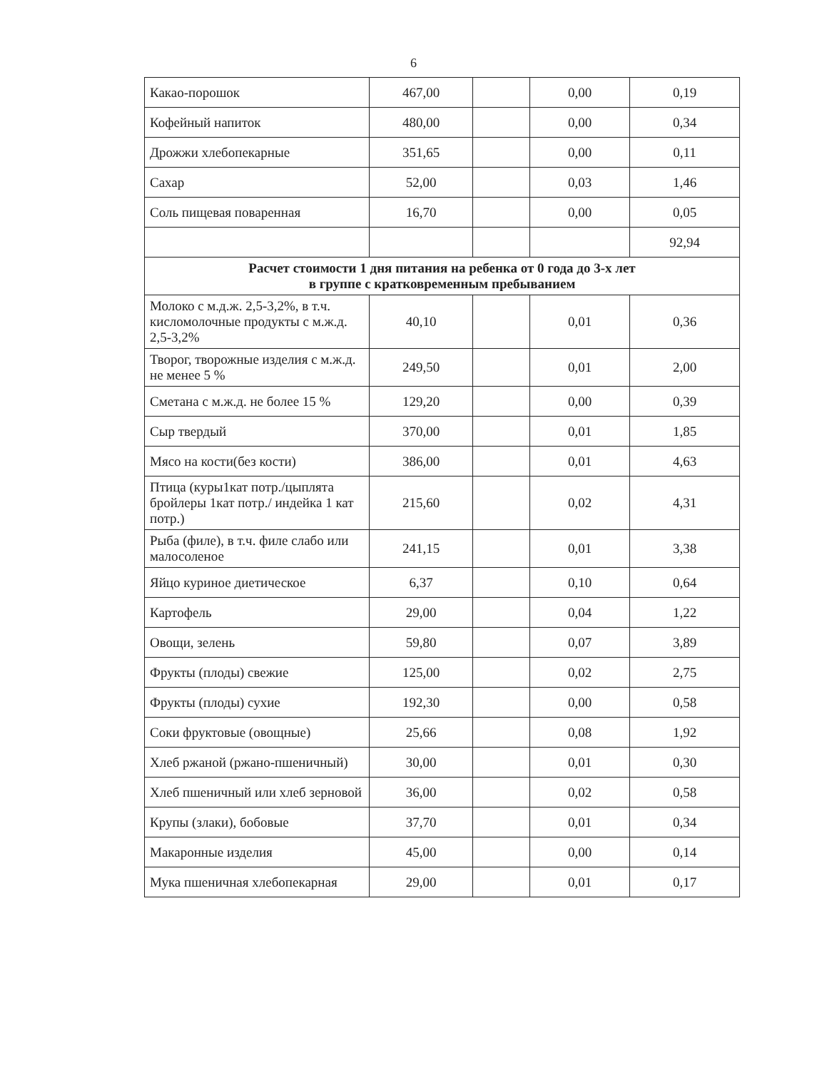6
| Какао-порошок | 467,00 | | 0,00 | 0,19 |
| Кофейный напиток | 480,00 | | 0,00 | 0,34 |
| Дрожжи хлебопекарные | 351,65 | | 0,00 | 0,11 |
| Сахар | 52,00 | | 0,03 | 1,46 |
| Соль пищевая поваренная | 16,70 | | 0,00 | 0,05 |
| | | | | 92,94 |
| Расчет стоимости 1 дня питания на ребенка от 0 года до 3-х лет в группе с кратковременным пребыванием | | | | |
| Молоко с м.д.ж. 2,5-3,2%, в т.ч. кисломолочные продукты с м.ж.д. 2,5-3,2% | 40,10 | | 0,01 | 0,36 |
| Творог, творожные изделия с м.ж.д. не менее 5 % | 249,50 | | 0,01 | 2,00 |
| Сметана с м.ж.д. не более 15 % | 129,20 | | 0,00 | 0,39 |
| Сыр твердый | 370,00 | | 0,01 | 1,85 |
| Мясо на кости(без кости) | 386,00 | | 0,01 | 4,63 |
| Птица (куры1кат потр./цыплята бройлеры 1кат потр./ индейка 1 кат потр.) | 215,60 | | 0,02 | 4,31 |
| Рыба (филе), в т.ч. филе слабо или малосоленое | 241,15 | | 0,01 | 3,38 |
| Яйцо куриное диетическое | 6,37 | | 0,10 | 0,64 |
| Картофель | 29,00 | | 0,04 | 1,22 |
| Овощи, зелень | 59,80 | | 0,07 | 3,89 |
| Фрукты (плоды) свежие | 125,00 | | 0,02 | 2,75 |
| Фрукты (плоды) сухие | 192,30 | | 0,00 | 0,58 |
| Соки фруктовые (овощные) | 25,66 | | 0,08 | 1,92 |
| Хлеб ржаной (ржано-пшеничный) | 30,00 | | 0,01 | 0,30 |
| Хлеб пшеничный или хлеб зерновой | 36,00 | | 0,02 | 0,58 |
| Крупы (злаки), бобовые | 37,70 | | 0,01 | 0,34 |
| Макаронные изделия | 45,00 | | 0,00 | 0,14 |
| Мука пшеничная хлебопекарная | 29,00 | | 0,01 | 0,17 |